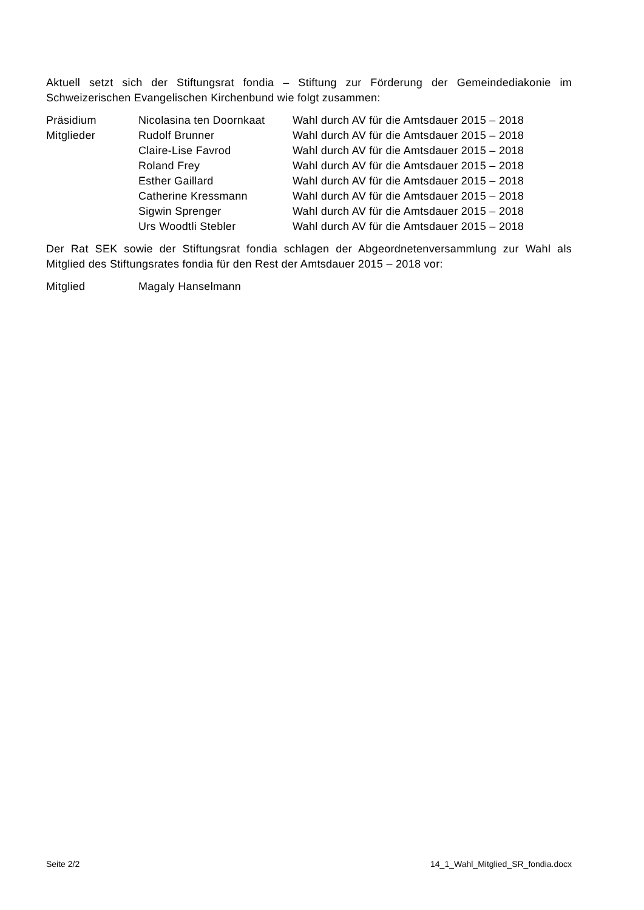Aktuell setzt sich der Stiftungsrat fondia – Stiftung zur Förderung der Gemeindediakonie im Schweizerischen Evangelischen Kirchenbund wie folgt zusammen:
| Präsidium | Nicolasina ten Doornkaat | Wahl durch AV für die Amtsdauer 2015 – 2018 |
| Mitglieder | Rudolf Brunner | Wahl durch AV für die Amtsdauer 2015 – 2018 |
| | Claire-Lise Favrod | Wahl durch AV für die Amtsdauer 2015 – 2018 |
| | Roland Frey | Wahl durch AV für die Amtsdauer 2015 – 2018 |
| | Esther Gaillard | Wahl durch AV für die Amtsdauer 2015 – 2018 |
| | Catherine Kressmann | Wahl durch AV für die Amtsdauer 2015 – 2018 |
| | Sigwin Sprenger | Wahl durch AV für die Amtsdauer 2015 – 2018 |
| | Urs Woodtli Stebler | Wahl durch AV für die Amtsdauer 2015 – 2018 |
Der Rat SEK sowie der Stiftungsrat fondia schlagen der Abgeordnetenversammlung zur Wahl als Mitglied des Stiftungsrates fondia für den Rest der Amtsdauer 2015 – 2018 vor:
| Mitglied | Magaly Hanselmann |
Seite 2/2 14_1_Wahl_Mitglied_SR_fondia.docx